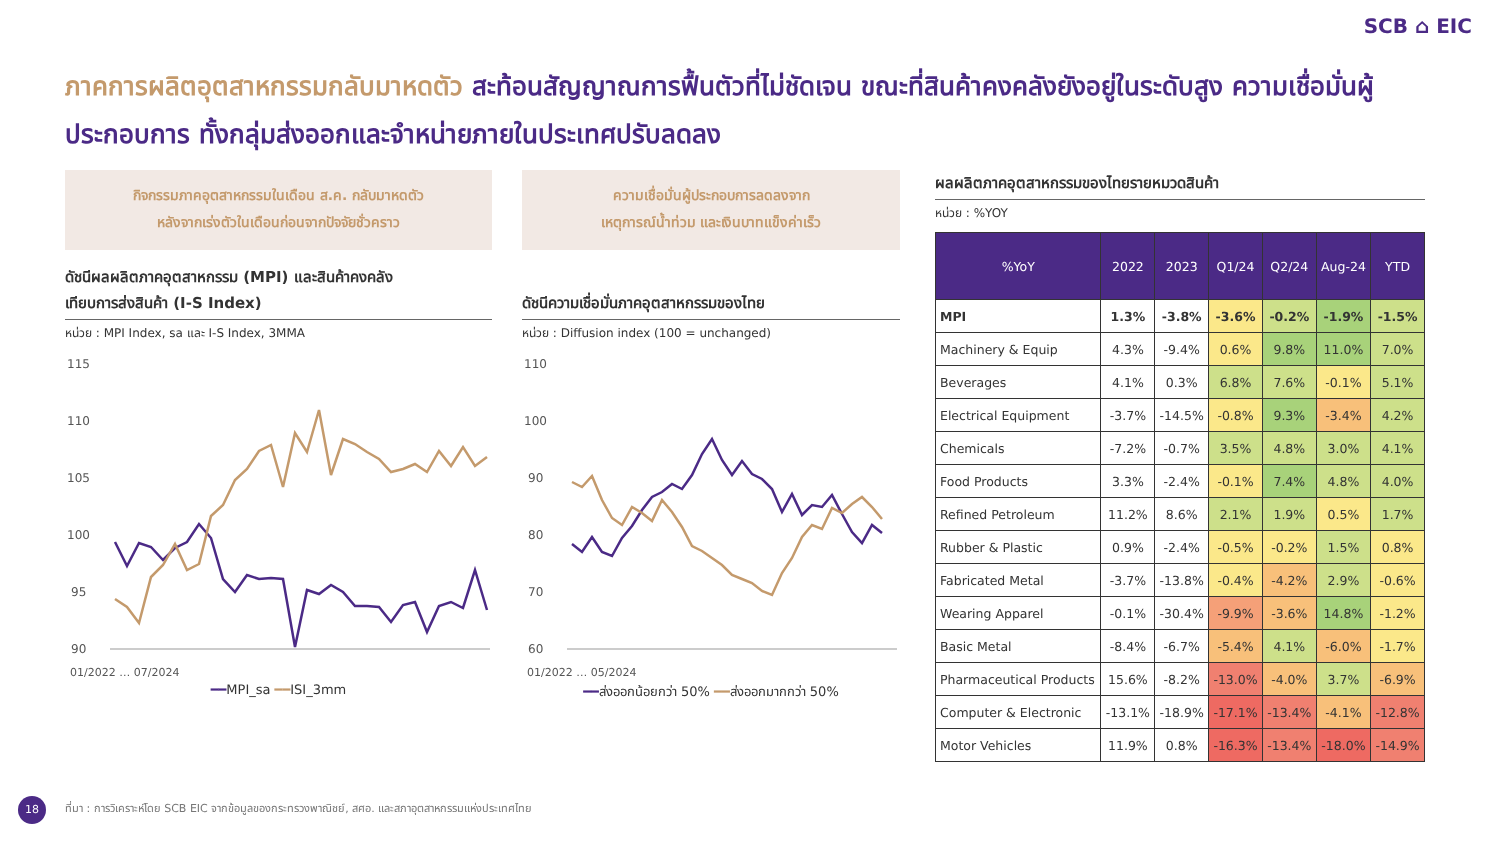SCB ⌂ EIC
ภาคการผลิตอุตสาหกรรมกลับมาหดตัว สะท้อนสัญญาณการฟื้นตัวที่ไม่ชัดเจน ขณะที่สินค้าคงคลังยังอยู่ในระดับสูง ความเชื่อมั่นผู้ประกอบการ ทั้งกลุ่มส่งออกและจำหน่ายภายในประเทศปรับลดลง
กิจกรรมภาคอุตสาหกรรมในเดือน ส.ค. กลับมาหดตัว
หลังจากเร่งตัวในเดือนก่อนจากปัจจัยชั่วคราว
ดัชนีผลผลิตภาคอุตสาหกรรม (MPI) และสินค้าคงคลัง
เทียบการส่งสินค้า (I-S Index)
หน่วย : MPI Index, sa และ I-S Index, 3MMA
115
110
105
100
95
90
01/2022 … 07/2024
━━MPI_sa ━━ISI_3mm
ความเชื่อมั่นผู้ประกอบการลดลงจาก
เหตุการณ์น้ำท่วม และเงินบาทแข็งค่าเร็ว
ดัชนีความเชื่อมั่นภาคอุตสาหกรรมของไทย
หน่วย : Diffusion index (100 = unchanged)
110
100
90
80
70
60
01/2022 … 05/2024
━━ส่งออกน้อยกว่า 50% ━━ส่งออกมากกว่า 50%
ผลผลิตภาคอุตสาหกรรมของไทยรายหมวดสินค้า
หน่วย : %YOY
| %YoY | 2022 | 2023 | Q1/24 | Q2/24 | Aug-24 | YTD |
| --- | --- | --- | --- | --- | --- | --- |
| MPI | 1.3% | -3.8% | -3.6% | -0.2% | -1.9% | -1.5% |
| Machinery & Equip | 4.3% | -9.4% | 0.6% | 9.8% | 11.0% | 7.0% |
| Beverages | 4.1% | 0.3% | 6.8% | 7.6% | -0.1% | 5.1% |
| Electrical Equipment | -3.7% | -14.5% | -0.8% | 9.3% | -3.4% | 4.2% |
| Chemicals | -7.2% | -0.7% | 3.5% | 4.8% | 3.0% | 4.1% |
| Food Products | 3.3% | -2.4% | -0.1% | 7.4% | 4.8% | 4.0% |
| Refined Petroleum | 11.2% | 8.6% | 2.1% | 1.9% | 0.5% | 1.7% |
| Rubber & Plastic | 0.9% | -2.4% | -0.5% | -0.2% | 1.5% | 0.8% |
| Fabricated Metal | -3.7% | -13.8% | -0.4% | -4.2% | 2.9% | -0.6% |
| Wearing Apparel | -0.1% | -30.4% | -9.9% | -3.6% | 14.8% | -1.2% |
| Basic Metal | -8.4% | -6.7% | -5.4% | 4.1% | -6.0% | -1.7% |
| Pharmaceutical Products | 15.6% | -8.2% | -13.0% | -4.0% | 3.7% | -6.9% |
| Computer & Electronic | -13.1% | -18.9% | -17.1% | -13.4% | -4.1% | -12.8% |
| Motor Vehicles | 11.9% | 0.8% | -16.3% | -13.4% | -18.0% | -14.9% |
18
ที่มา : การวิเคราะห์โดย SCB EIC จากข้อมูลของกระทรวงพาณิชย์, สศอ. และสภาอุตสาหกรรมแห่งประเทศไทย